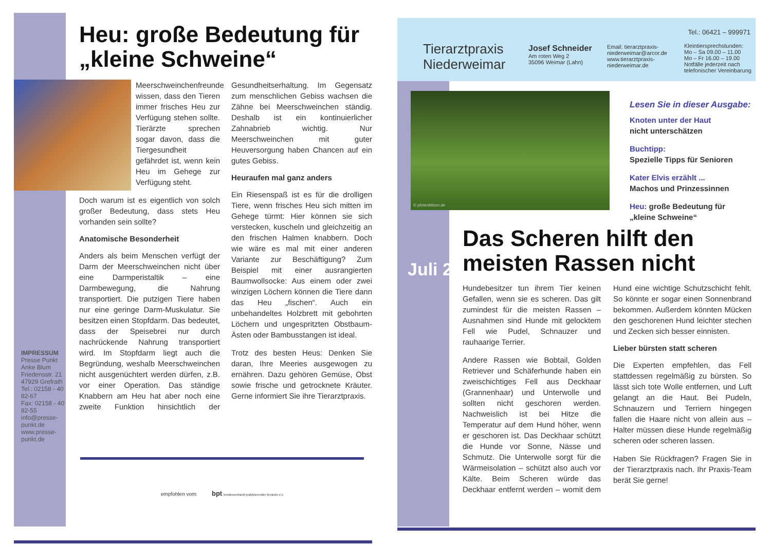IMPRESSUM
Presse Punkt
Anke Blum
Friedensstr. 21
47929 Grefrath
Tel.: 02158 - 40 82-67
Fax: 02158 - 40 82-55
info@presse-punkt.de
www.presse-punkt.de
Heu: große Bedeutung für „kleine Schweine“
Meerschweinchenfreunde wissen, dass den Tieren immer frisches Heu zur Verfügung stehen sollte. Tierärzte sprechen sogar davon, dass die Tiergesundheit gefährdet ist, wenn kein Heu im Gehege zur Verfügung steht.
Doch warum ist es eigentlich von solch großer Bedeutung, dass stets Heu vorhanden sein sollte?
Anatomische Besonderheit
Anders als beim Menschen verfügt der Darm der Meerschweinchen nicht über eine Darmperistaltik – eine Darmbewegung, die Nahrung transportiert. Die putzigen Tiere haben nur eine geringe Darm-Muskulatur. Sie besitzen einen Stopfdarm. Das bedeutet, dass der Speisebrei nur durch nachrückende Nahrung transportiert wird. Im Stopfdarm liegt auch die Begründung, weshalb Meerschweinchen nicht ausgenüchtert werden dürfen, z.B. vor einer Operation. Das ständige Knabbern am Heu hat aber noch eine zweite Funktion hinsichtlich der Gesundheitserhaltung. Im Gegensatz zum menschlichen Gebiss wachsen die Zähne bei Meerschweinchen ständig. Deshalb ist ein kontinuierlicher Zahnabrieb wichtig. Nur Meerschweinchen mit guter Heuversorgung haben Chancen auf ein gutes Gebiss.
Heuraufen mal ganz anders
Ein Riesenspaß ist es für die drolligen Tiere, wenn frisches Heu sich mitten im Gehege türmt: Hier können sie sich verstecken, kuscheln und gleichzeitig an den frischen Halmen knabbern. Doch wie wäre es mal mit einer anderen Variante zur Beschäftigung? Zum Beispiel mit einer ausrangierten Baumwollsocke: Aus einem oder zwei winzigen Löchern können die Tiere dann das Heu „fischen“. Auch ein unbehandeltes Holzbrett mit gebohrten Löchern und ungespritzten Obstbaum-Ästen oder Bambusstangen ist ideal.
Trotz des besten Heus: Denken Sie daran, Ihre Meeries ausgewogen zu ernähren. Dazu gehören Gemüse, Obst sowie frische und getrocknete Kräuter. Gerne informiert Sie ihre Tierarztpraxis.
empfohlen vom: bpt bundesverband praktizierender tierärzte e.v.
Tel.: 06421 – 999971
Tierarztpraxis
Niederweimar
Josef Schneider
Am roten Weg 2
35096 Weimar (Lahn)
Email: tierarztpraxis-
niederweimar@arcor.de
www.tierarztpraxis-
niederweimar.de
Kleintiersprechstunden:
Mo – Sa 09.00 – 11.00
Mo – Fr 16.00 – 19.00
Notfälle jederzeit nach
telefonischer Vereinbarung
© pfotenblitzer.de
Lesen Sie in dieser Ausgabe:
Knoten unter der Haut
nicht unterschätzen
Buchtipp:
Spezielle Tipps für Senioren
Kater Elvis erzählt ...
Machos und Prinzessinnen
Heu: große Bedeutung für „kleine Schweine“
Juli 2017
Das Scheren hilft den meisten Rassen nicht
Hundebesitzer tun ihrem Tier keinen Gefallen, wenn sie es scheren. Das gilt zumindest für die meisten Rassen – Ausnahmen sind Hunde mit gelocktem Fell wie Pudel, Schnauzer und rauhaarige Terrier.
Andere Rassen wie Bobtail, Golden Retriever und Schäferhunde haben ein zweischichtiges Fell aus Deckhaar (Grannenhaar) und Unterwolle und sollten nicht geschoren werden. Nachweislich ist bei Hitze die Temperatur auf dem Hund höher, wenn er geschoren ist. Das Deckhaar schützt die Hunde vor Sonne, Nässe und Schmutz. Die Unterwolle sorgt für die Wärmeisolation – schützt also auch vor Kälte. Beim Scheren würde das Deckhaar entfernt werden – womit dem Hund eine wichtige Schutzschicht fehlt. So könnte er sogar einen Sonnenbrand bekommen. Außerdem könnten Mücken den geschorenen Hund leichter stechen und Zecken sich besser einnisten.
Lieber bürsten statt scheren
Die Experten empfehlen, das Fell stattdessen regelmäßig zu bürsten. So lässt sich tote Wolle entfernen, und Luft gelangt an die Haut. Bei Pudeln, Schnauzern und Terriern hingegen fallen die Haare nicht von allein aus – Halter müssen diese Hunde regelmäßig scheren oder scheren lassen.
Haben Sie Rückfragen? Fragen Sie in der Tierarztpraxis nach. Ihr Praxis-Team berät Sie gerne!